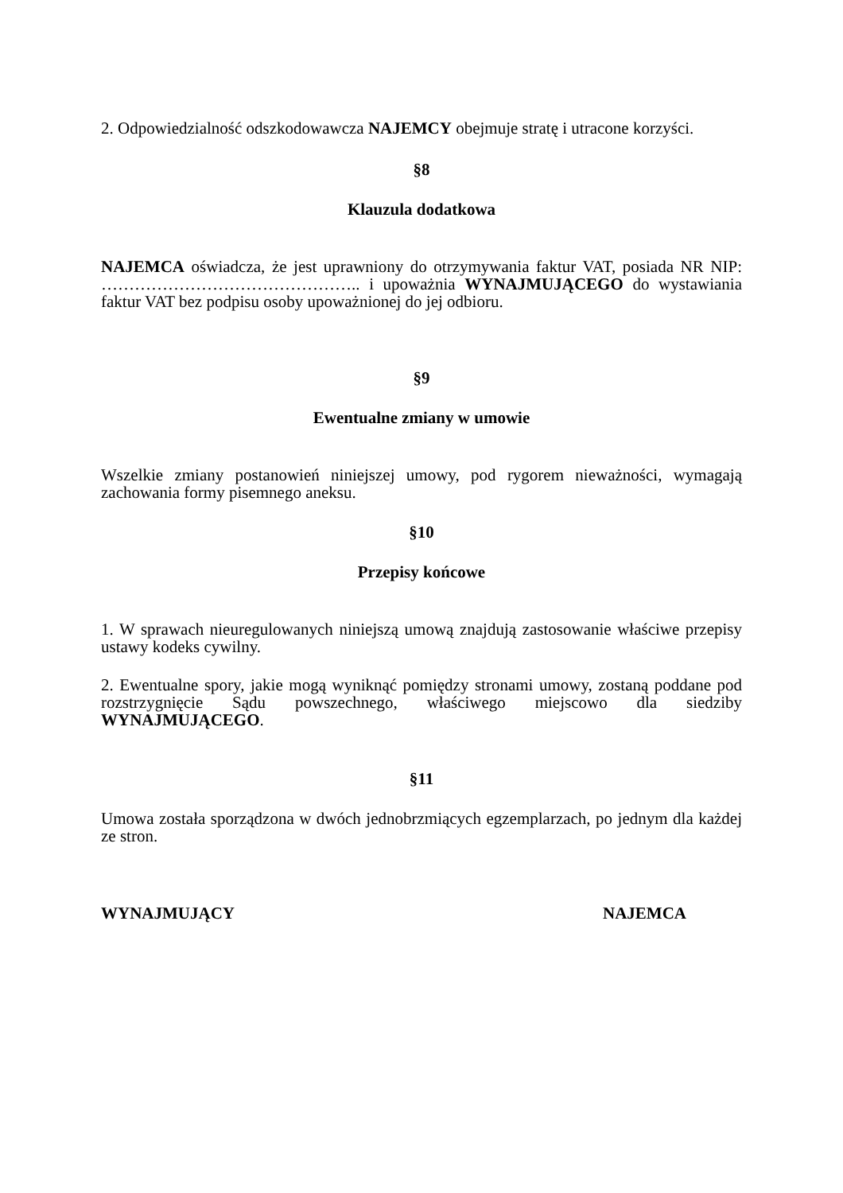2. Odpowiedzialność odszkodowawcza NAJEMCY obejmuje stratę i utracone korzyści.
§8
Klauzula dodatkowa
NAJEMCA oświadcza, że jest uprawniony do otrzymywania faktur VAT, posiada NR NIP: ……………………………………….. i upoważnia WYNAJMUJĄCEGO do wystawiania faktur VAT bez podpisu osoby upoważnionej do jej odbioru.
§9
Ewentualne zmiany w umowie
Wszelkie zmiany postanowień niniejszej umowy, pod rygorem nieważności, wymagają zachowania formy pisemnego aneksu.
§10
Przepisy końcowe
1. W sprawach nieuregulowanych niniejszą umową znajdują zastosowanie właściwe przepisy ustawy kodeks cywilny.
2. Ewentualne spory, jakie mogą wyniknąć pomiędzy stronami umowy, zostaną poddane pod rozstrzygnięcie Sądu powszechnego, właściwego miejscowo dla siedziby WYNAJMUJĄCEGO.
§11
Umowa została sporządzona w dwóch jednobrzmiących egzemplarzach, po jednym dla każdej ze stron.
WYNAJMUJĄCY NAJEMCA